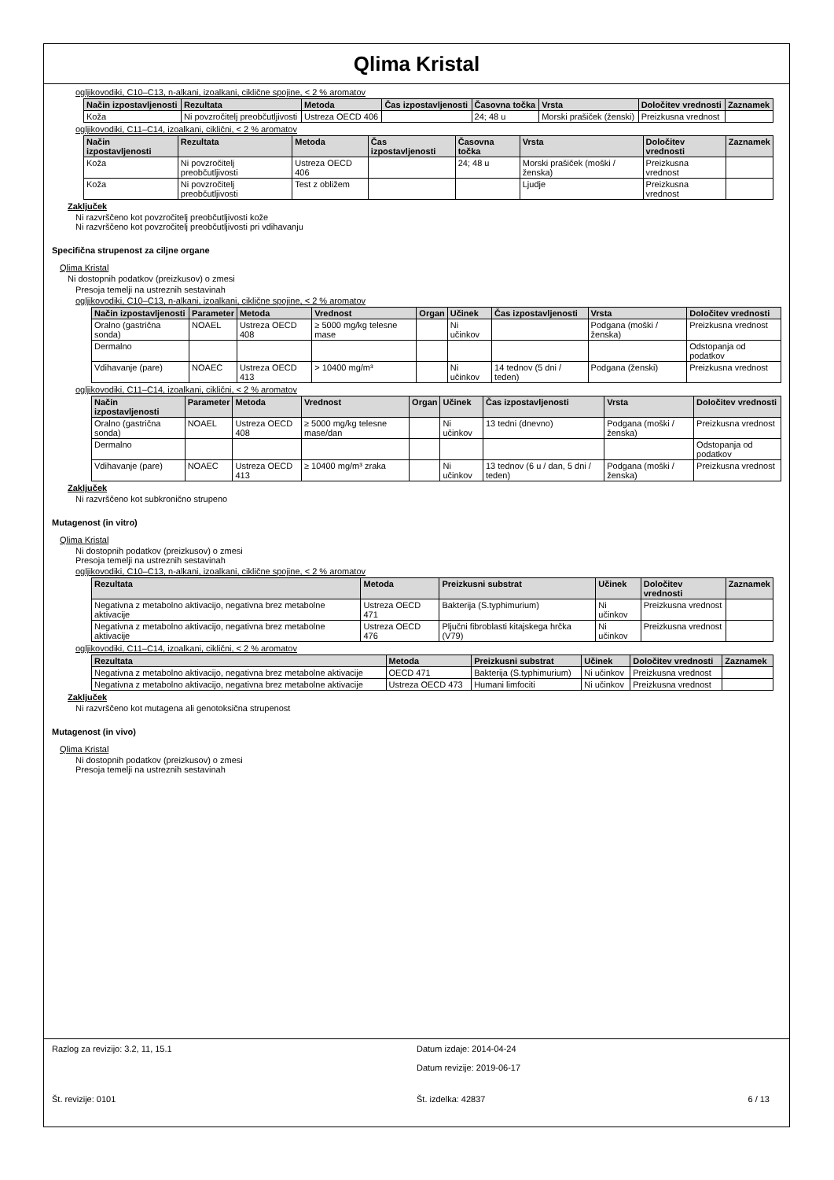Qlima Kristal
ogljikovodiki, C10–C13, n-alkani, izoalkani, ciklične spojine, < 2 % aromatov
| Način izpostavljenosti | Rezultata | Metoda | Čas izpostavljenosti | Časovna točka | Vrsta | Določitev vrednosti | Zaznamek |
| --- | --- | --- | --- | --- | --- | --- | --- |
| Koža | Ni povzročitelj preobčutljivosti | Ustreza OECD 406 | | 24; 48 u | Morski prašiček (ženski) | Preizkusna vrednost | |
ogljikovodiki, C11–C14, izoalkani, ciklični, < 2 % aromatov
| Način izpostavljenosti | Rezultata | Metoda | Čas izpostavljenosti | Časovna točka | Vrsta | Določitev vrednosti | Zaznamek |
| --- | --- | --- | --- | --- | --- | --- | --- |
| Koža | Ni povzročitelj preobčutljivosti | Ustreza OECD 406 | | 24; 48 u | Morski prašiček (moški / ženska) | Preizkusna vrednost | |
| Koža | Ni povzročitelj preobčutljivosti | Test z obližem | | | Ljudje | Preizkusna vrednost | |
Zaključek
Ni razvrščeno kot povzročitelj preobčutljivosti kože
Ni razvrščeno kot povzročitelj preobčutljivosti pri vdihavanju
Specifična strupenost za ciljne organe
Qlima Kristal
Ni dostopnih podatkov (preizkusov) o zmesi
Presoja temelji na ustreznih sestavinah
ogljikovodiki, C10–C13, n-alkani, izoalkani, ciklične spojine, < 2 % aromatov
| Način izpostavljenosti | Parameter | Metoda | Vrednost | Organ | Učinek | Čas izpostavljenosti | Vrsta | Določitev vrednosti |
| --- | --- | --- | --- | --- | --- | --- | --- | --- |
| Oralno (gastrična sonda) | NOAEL | Ustreza OECD 408 | ≥ 5000 mg/kg telesne mase | | Ni učinkov | | Podgana (moški / ženska) | Preizkusna vrednost |
| Dermalno | | | | | | | | Odstopanja od podatkov |
| Vdihavanje (pare) | NOAEC | Ustreza OECD 413 | > 10400 mg/m³ | | Ni učinkov | 14 tednov (5 dni / teden) | Podgana (ženski) | Preizkusna vrednost |
ogljikovodiki, C11–C14, izoalkani, ciklični, < 2 % aromatov
| Način izpostavljenosti | Parameter | Metoda | Vrednost | Organ | Učinek | Čas izpostavljenosti | Vrsta | Določitev vrednosti |
| --- | --- | --- | --- | --- | --- | --- | --- | --- |
| Oralno (gastrična sonda) | NOAEL | Ustreza OECD 408 | ≥ 5000 mg/kg telesne mase/dan | | Ni učinkov | 13 tedni (dnevno) | Podgana (moški / ženska) | Preizkusna vrednost |
| Dermalno | | | | | | | | Odstopanja od podatkov |
| Vdihavanje (pare) | NOAEC | Ustreza OECD 413 | ≥ 10400 mg/m³ zraka | | Ni učinkov | 13 tednov (6 u / dan, 5 dni / teden) | Podgana (moški / ženska) | Preizkusna vrednost |
Zaključek
Ni razvrščeno kot subkronično strupeno
Mutagenost (in vitro)
Qlima Kristal
Ni dostopnih podatkov (preizkusov) o zmesi
Presoja temelji na ustreznih sestavinah
ogljikovodiki, C10–C13, n-alkani, izoalkani, ciklične spojine, < 2 % aromatov
| Rezultata | Metoda | Preizkusni substrat | Učinek | Določitev vrednosti | Zaznamek |
| --- | --- | --- | --- | --- | --- |
| Negativna z metabolno aktivacijo, negativna brez metabolne aktivacije | Ustreza OECD 471 | Bakterija (S.typhimurium) | Ni učinkov | Preizkusna vrednost | |
| Negativna z metabolno aktivacijo, negativna brez metabolne aktivacije | Ustreza OECD 476 | Pljučni fibroblasti kitajskega hrčka (V79) | Ni učinkov | Preizkusna vrednost | |
ogljikovodiki, C11–C14, izoalkani, ciklični, < 2 % aromatov
| Rezultata | Metoda | Preizkusni substrat | Učinek | Določitev vrednosti | Zaznamek |
| --- | --- | --- | --- | --- | --- |
| Negativna z metabolno aktivacijo, negativna brez metabolne aktivacije | OECD 471 | Bakterija (S.typhimurium) | Ni učinkov | Preizkusna vrednost | |
| Negativna z metabolno aktivacijo, negativna brez metabolne aktivacije | Ustreza OECD 473 | Humani limfociti | Ni učinkov | Preizkusna vrednost | |
Zaključek
Ni razvrščeno kot mutagena ali genotoksična strupenost
Mutagenost (in vivo)
Qlima Kristal
Ni dostopnih podatkov (preizkusov) o zmesi
Presoja temelji na ustreznih sestavinah
Razlog za revizijo: 3.2, 11, 15.1
Datum izdaje: 2014-04-24
Datum revizije: 2019-06-17
Št. revizije: 0101 Št. izdelka: 42837 6 / 13